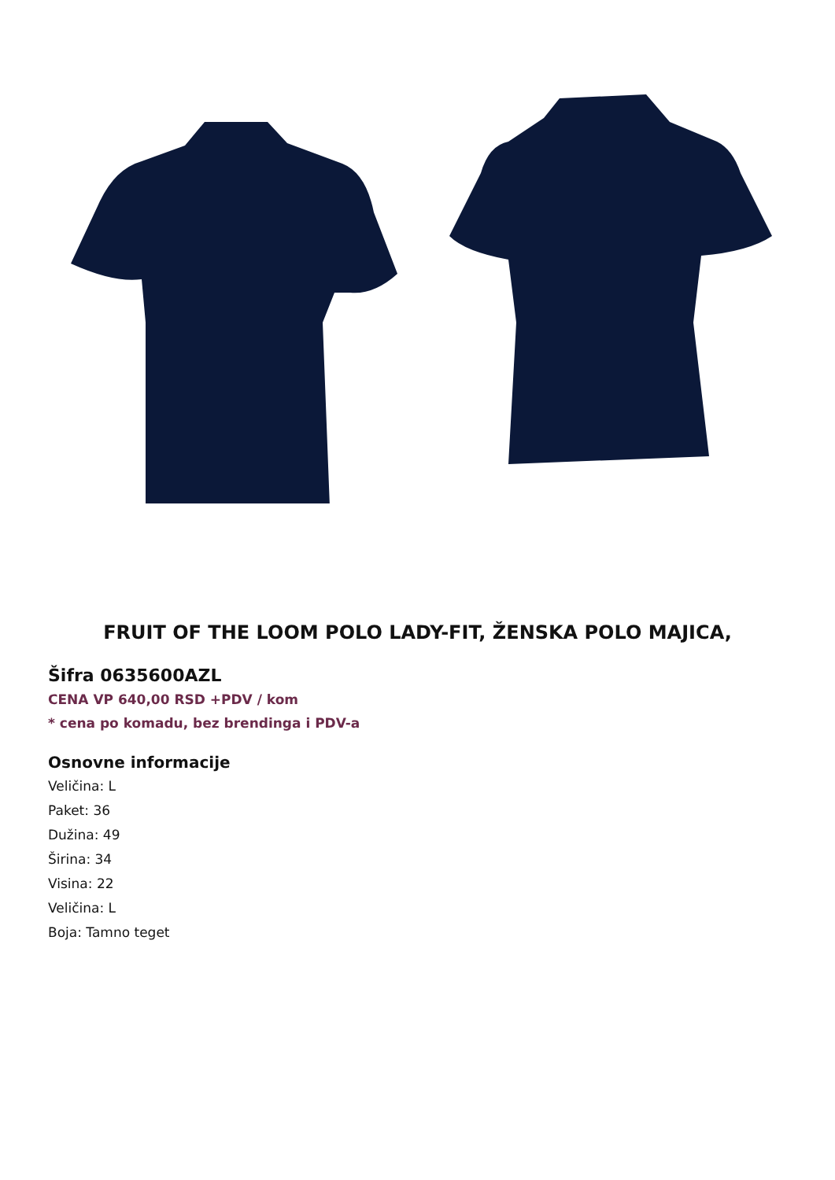FRUIT OF THE LOOM POLO LADY-FIT, ŽENSKA POLO MAJICA,
Šifra 0635600AZL
CENA VP 640,00 RSD +PDV / kom
* cena po komadu, bez brendinga i PDV-a
Osnovne informacije
Veličina: L
Paket: 36
Dužina: 49
Širina: 34
Visina: 22
Veličina: L
Boja: Tamno teget